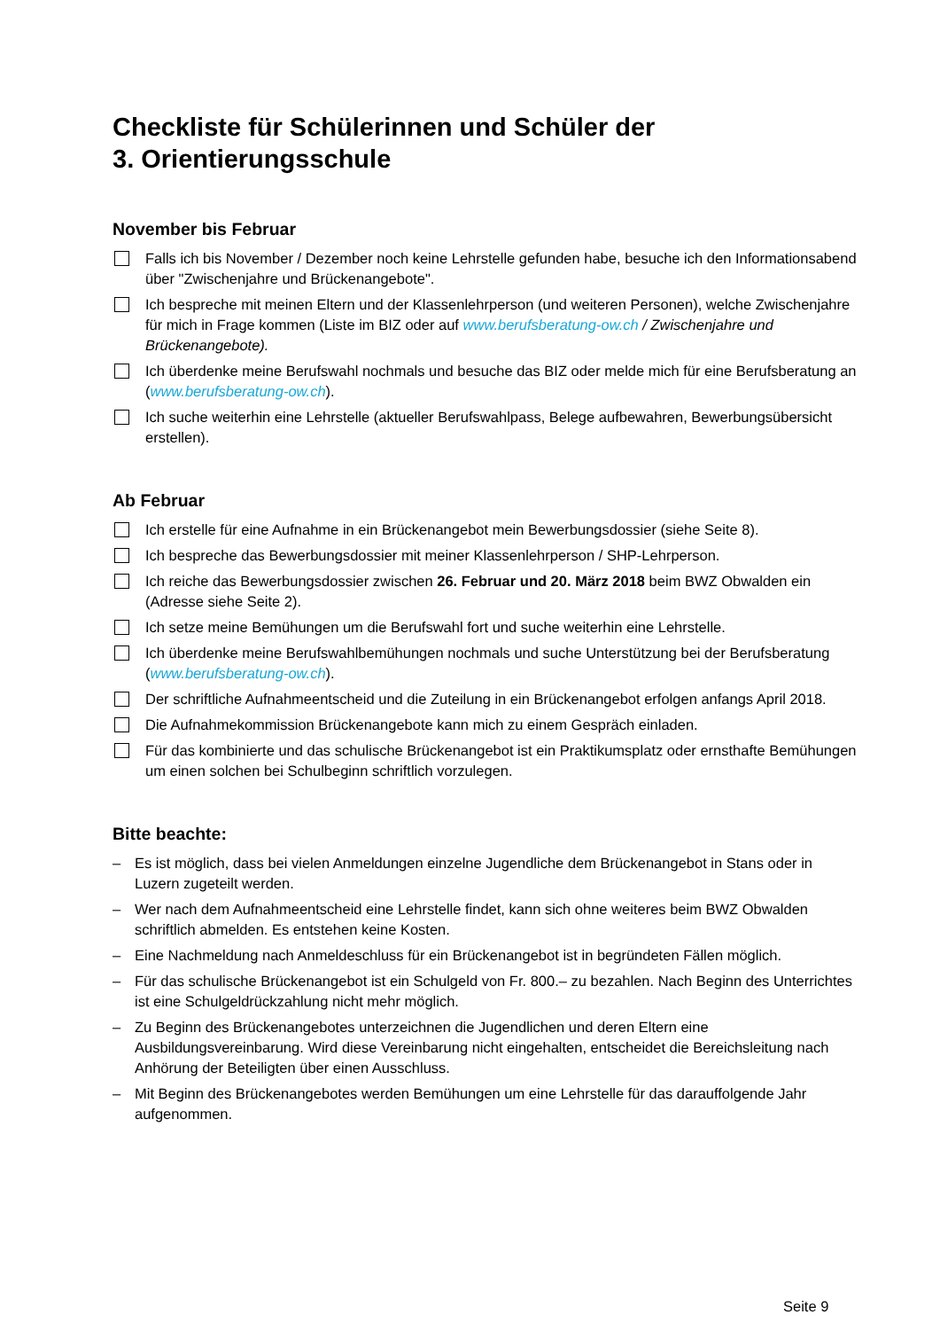Checkliste für Schülerinnen und Schüler der
3. Orientierungsschule
November bis Februar
Falls ich bis November / Dezember noch keine Lehrstelle gefunden habe, besuche ich den Informationsabend über "Zwischenjahre und Brückenangebote".
Ich bespreche mit meinen Eltern und der Klassenlehrperson (und weiteren Personen), welche Zwischenjahre für mich in Frage kommen (Liste im BIZ oder auf www.berufsberatung-ow.ch / Zwischenjahre und Brückenangebote).
Ich überdenke meine Berufswahl nochmals und besuche das BIZ oder melde mich für eine Berufsberatung an (www.berufsberatung-ow.ch).
Ich suche weiterhin eine Lehrstelle (aktueller Berufswahlpass, Belege aufbewahren, Bewerbungsübersicht erstellen).
Ab Februar
Ich erstelle für eine Aufnahme in ein Brückenangebot mein Bewerbungsdossier (siehe Seite 8).
Ich bespreche das Bewerbungsdossier mit meiner Klassenlehrperson / SHP-Lehrperson.
Ich reiche das Bewerbungsdossier zwischen 26. Februar und 20. März 2018 beim BWZ Obwalden ein (Adresse siehe Seite 2).
Ich setze meine Bemühungen um die Berufswahl fort und suche weiterhin eine Lehrstelle.
Ich überdenke meine Berufswahlbemühungen nochmals und suche Unterstützung bei der Berufsberatung (www.berufsberatung-ow.ch).
Der schriftliche Aufnahmeentscheid und die Zuteilung in ein Brückenangebot erfolgen anfangs April 2018.
Die Aufnahmekommission Brückenangebote kann mich zu einem Gespräch einladen.
Für das kombinierte und das schulische Brückenangebot ist ein Praktikumsplatz oder ernsthafte Bemühungen um einen solchen bei Schulbeginn schriftlich vorzulegen.
Bitte beachte:
– Es ist möglich, dass bei vielen Anmeldungen einzelne Jugendliche dem Brückenangebot in Stans oder in Luzern zugeteilt werden.
– Wer nach dem Aufnahmeentscheid eine Lehrstelle findet, kann sich ohne weiteres beim BWZ Obwalden schriftlich abmelden. Es entstehen keine Kosten.
– Eine Nachmeldung nach Anmeldeschluss für ein Brückenangebot ist in begründeten Fällen möglich.
– Für das schulische Brückenangebot ist ein Schulgeld von Fr. 800.– zu bezahlen. Nach Beginn des Unterrichtes ist eine Schulgeldrückzahlung nicht mehr möglich.
– Zu Beginn des Brückenangebotes unterzeichnen die Jugendlichen und deren Eltern eine Ausbildungsvereinbarung. Wird diese Vereinbarung nicht eingehalten, entscheidet die Bereichsleitung nach Anhörung der Beteiligten über einen Ausschluss.
– Mit Beginn des Brückenangebotes werden Bemühungen um eine Lehrstelle für das darauffolgende Jahr aufgenommen.
Seite 9